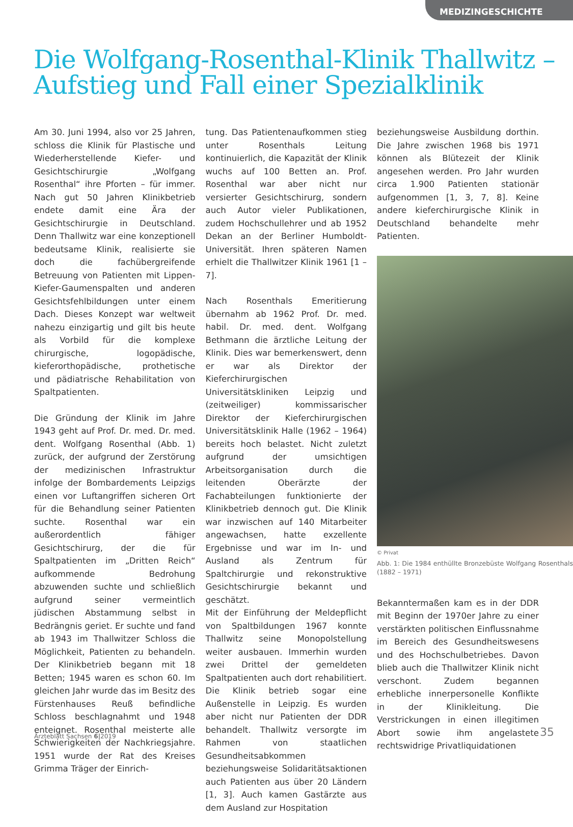MEDIZINGESCHICHTE
Die Wolfgang-Rosenthal-Klinik Thallwitz –
Aufstieg und Fall einer Spezialklinik
Am 30. Juni 1994, also vor 25 Jahren, schloss die Klinik für Plastische und Wiederherstellende Kiefer- und Gesichtschirurgie „Wolfgang Rosenthal“ ihre Pforten – für immer. Nach gut 50 Jahren Klinikbetrieb endete damit eine Ära der Gesichtschirurgie in Deutschland. Denn Thallwitz war eine konzeptionell bedeutsame Klinik, realisierte sie doch die fachübergreifende Betreuung von Patienten mit Lippen-Kiefer-Gaumenspalten und anderen Gesichtsfehlbildungen unter einem Dach. Dieses Konzept war weltweit nahezu einzigartig und gilt bis heute als Vorbild für die komplexe chirurgische, logopädische, kieferorthopädische, prothetische und pädiatrische Rehabilitation von Spaltpatienten.
Die Gründung der Klinik im Jahre 1943 geht auf Prof. Dr. med. Dr. med. dent. Wolfgang Rosenthal (Abb. 1) zurück, der aufgrund der Zerstörung der medizinischen Infrastruktur infolge der Bombardements Leipzigs einen vor Luftangriffen sicheren Ort für die Behandlung seiner Patienten suchte. Rosenthal war ein außerordentlich fähiger Gesichtschirurg, der die für Spaltpatienten im „Dritten Reich“ aufkommende Bedrohung abzuwenden suchte und schließlich aufgrund seiner vermeintlich jüdischen Abstammung selbst in Bedrängnis geriet. Er suchte und fand ab 1943 im Thallwitzer Schloss die Möglichkeit, Patienten zu behandeln. Der Klinikbetrieb begann mit 18 Betten; 1945 waren es schon 60. Im gleichen Jahr wurde das im Besitz des Fürstenhauses Reuß befindliche Schloss beschlagnahmt und 1948 enteignet. Rosenthal meisterte alle Schwierigkeiten der Nachkriegsjahre. 1951 wurde der Rat des Kreises Grimma Träger der Einrich-
tung. Das Patientenaufkommen stieg unter Rosenthals Leitung kontinuierlich, die Kapazität der Klinik wuchs auf 100 Betten an. Prof. Rosenthal war aber nicht nur versierter Gesichtschirurg, sondern auch Autor vieler Publikationen, zudem Hochschullehrer und ab 1952 Dekan an der Berliner Humboldt-Universität. Ihren späteren Namen erhielt die Thallwitzer Klinik 1961 [1 – 7].
Nach Rosenthals Emeritierung übernahm ab 1962 Prof. Dr. med. habil. Dr. med. dent. Wolfgang Bethmann die ärztliche Leitung der Klinik. Dies war bemerkenswert, denn er war als Direktor der Kieferchirurgischen Universitätskliniken Leipzig und (zeitweiliger) kommissarischer Direktor der Kieferchirurgischen Universitätsklinik Halle (1962 – 1964) bereits hoch belastet. Nicht zuletzt aufgrund der umsichtigen Arbeitsorganisation durch die leitenden Oberärzte der Fachabteilungen funktionierte der Klinikbetrieb dennoch gut. Die Klinik war inzwischen auf 140 Mitarbeiter angewachsen, hatte exzellente Ergebnisse und war im In- und Ausland als Zentrum für Spaltchirurgie und rekonstruktive Gesichtschirurgie bekannt und geschätzt.
Mit der Einführung der Meldepflicht von Spaltbildungen 1967 konnte Thallwitz seine Monopolstellung weiter ausbauen. Immerhin wurden zwei Drittel der gemeldeten Spaltpatienten auch dort rehabilitiert. Die Klinik betrieb sogar eine Außenstelle in Leipzig. Es wurden aber nicht nur Patienten der DDR behandelt. Thallwitz versorgte im Rahmen von staatlichen Gesundheitsabkommen beziehungsweise Solidaritätsaktionen auch Patienten aus über 20 Ländern [1, 3]. Auch kamen Gastärzte aus dem Ausland zur Hospitation
beziehungsweise Ausbildung dorthin. Die Jahre zwischen 1968 bis 1971 können als Blütezeit der Klinik angesehen werden. Pro Jahr wurden circa 1.900 Patienten stationär aufgenommen [1, 3, 7, 8]. Keine andere kieferchirurgische Klinik in Deutschland behandelte mehr Patienten.
© Privat
Abb. 1: Die 1984 enthüllte Bronzebüste Wolfgang Rosenthals (1882 – 1971)
Bekanntermaßen kam es in der DDR mit Beginn der 1970er Jahre zu einer verstärkten politischen Einflussnahme im Bereich des Gesundheitswesens und des Hochschulbetriebes. Davon blieb auch die Thallwitzer Klinik nicht verschont. Zudem begannen erhebliche innerpersonelle Konflikte in der Klinikleitung. Die Verstrickungen in einen illegitimen Abort sowie ihm angelastete rechtswidrige Privatliquidationen
Ärzteblatt Sachsen 6|2019 35